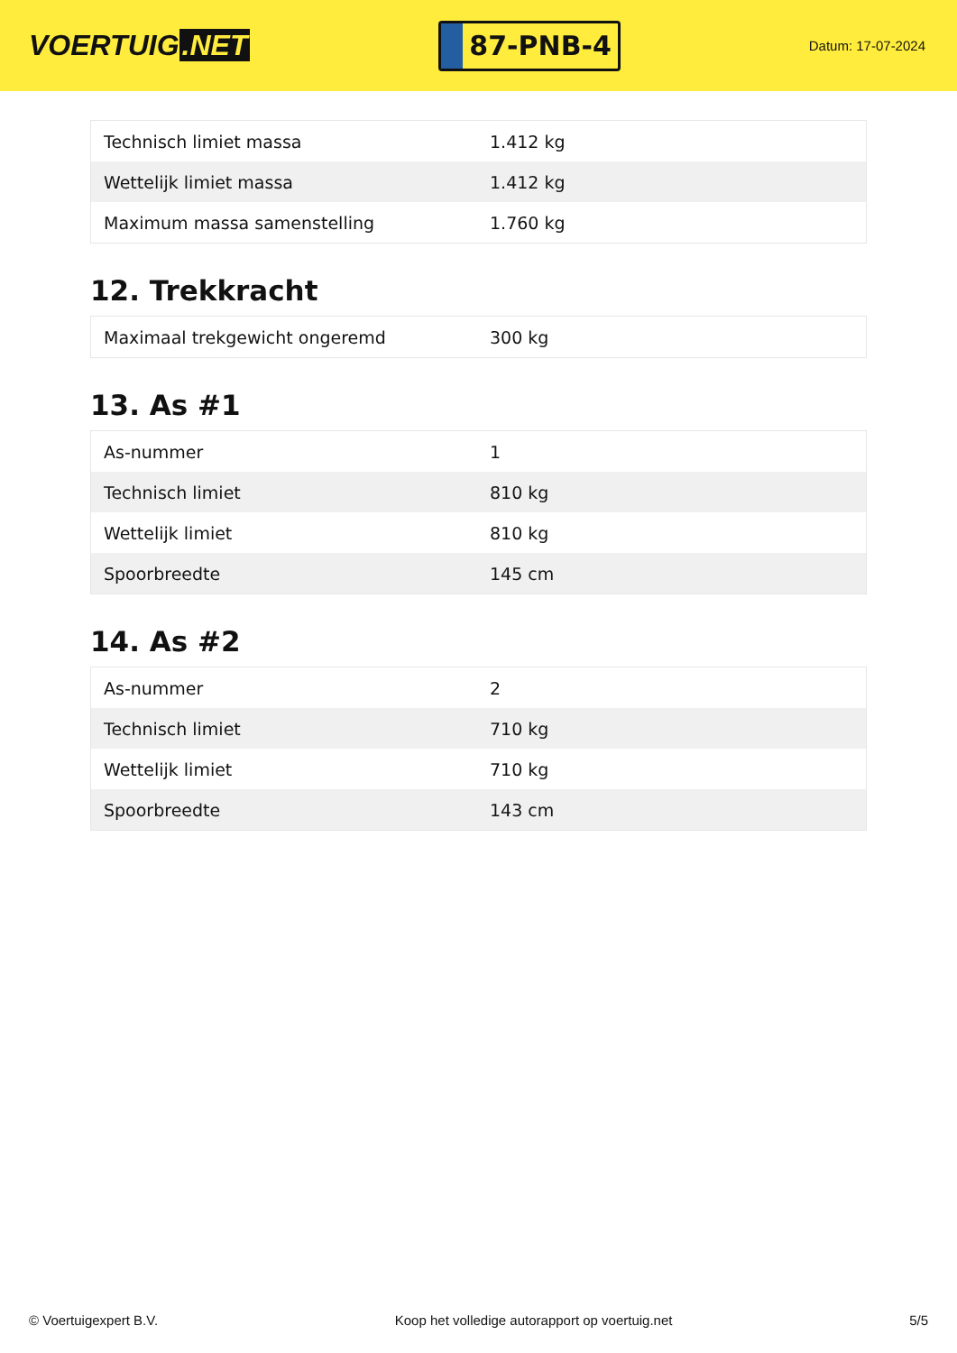VOERTUIG.NET
87-PNB-4
Datum: 17-07-2024
| Technisch limiet massa | 1.412 kg |
| Wettelijk limiet massa | 1.412 kg |
| Maximum massa samenstelling | 1.760 kg |
12. Trekkracht
| Maximaal trekgewicht ongeremd | 300 kg |
13. As #1
| As-nummer | 1 |
| Technisch limiet | 810 kg |
| Wettelijk limiet | 810 kg |
| Spoorbreedte | 145 cm |
14. As #2
| As-nummer | 2 |
| Technisch limiet | 710 kg |
| Wettelijk limiet | 710 kg |
| Spoorbreedte | 143 cm |
© Voertuigexpert B.V. Koop het volledige autorapport op voertuig.net 5/5